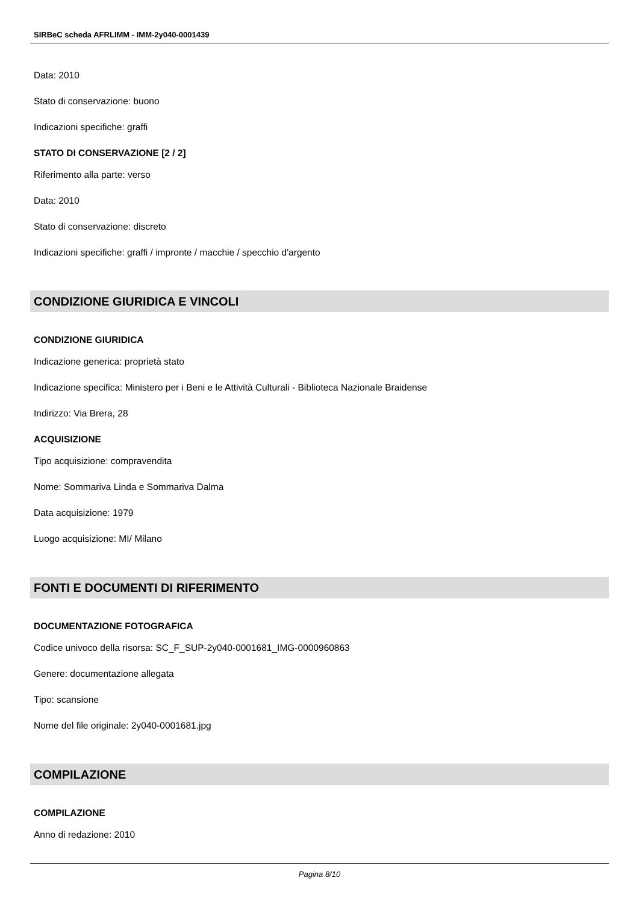SIRBeC scheda AFRLIMM - IMM-2y040-0001439
Data: 2010
Stato di conservazione: buono
Indicazioni specifiche: graffi
STATO DI CONSERVAZIONE [2 / 2]
Riferimento alla parte: verso
Data: 2010
Stato di conservazione: discreto
Indicazioni specifiche: graffi / impronte / macchie / specchio d'argento
CONDIZIONE GIURIDICA E VINCOLI
CONDIZIONE GIURIDICA
Indicazione generica: proprietà stato
Indicazione specifica: Ministero per i Beni e le Attività Culturali - Biblioteca Nazionale Braidense
Indirizzo: Via Brera, 28
ACQUISIZIONE
Tipo acquisizione: compravendita
Nome: Sommariva Linda e Sommariva Dalma
Data acquisizione: 1979
Luogo acquisizione: MI/ Milano
FONTI E DOCUMENTI DI RIFERIMENTO
DOCUMENTAZIONE FOTOGRAFICA
Codice univoco della risorsa: SC_F_SUP-2y040-0001681_IMG-0000960863
Genere: documentazione allegata
Tipo: scansione
Nome del file originale: 2y040-0001681.jpg
COMPILAZIONE
COMPILAZIONE
Anno di redazione: 2010
Pagina 8/10